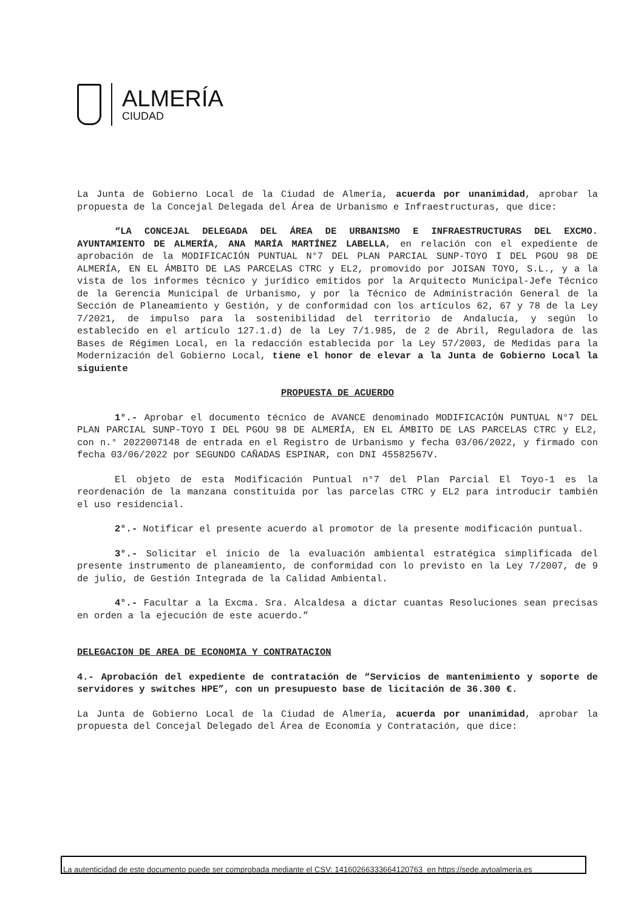ALMERÍA
CIUDAD
La Junta de Gobierno Local de la Ciudad de Almería, acuerda por unanimidad, aprobar la propuesta de la Concejal Delegada del Área de Urbanismo e Infraestructuras, que dice:
“LA CONCEJAL DELEGADA DEL ÁREA DE URBANISMO E INFRAESTRUCTURAS DEL EXCMO. AYUNTAMIENTO DE ALMERÍA, ANA MARÍA MARTÍNEZ LABELLA, en relación con el expediente de aprobación de la MODIFICACIÓN PUNTUAL N°7 DEL PLAN PARCIAL SUNP-TOYO I DEL PGOU 98 DE ALMERÍA, EN EL ÁMBITO DE LAS PARCELAS CTRC y EL2, promovido por JOISAN TOYO, S.L., y a la vista de los informes técnico y jurídico emitidos por la Arquitecto Municipal-Jefe Técnico de la Gerencia Municipal de Urbanismo, y por la Técnico de Administración General de la Sección de Planeamiento y Gestión, y de conformidad con los artículos 62, 67 y 78 de la Ley 7/2021, de impulso para la sostenibilidad del territorio de Andalucía, y según lo establecido en el artículo 127.1.d) de la Ley 7/1.985, de 2 de Abril, Reguladora de las Bases de Régimen Local, en la redacción establecida por la Ley 57/2003, de Medidas para la Modernización del Gobierno Local, tiene el honor de elevar a la Junta de Gobierno Local la siguiente
PROPUESTA DE ACUERDO
1°.- Aprobar el documento técnico de AVANCE denominado MODIFICACIÓN PUNTUAL N°7 DEL PLAN PARCIAL SUNP-TOYO I DEL PGOU 98 DE ALMERÍA, EN EL ÁMBITO DE LAS PARCELAS CTRC y EL2, con n.° 2022007148 de entrada en el Registro de Urbanismo y fecha 03/06/2022, y firmado con fecha 03/06/2022 por SEGUNDO CAÑADAS ESPINAR, con DNI 45582567V.
El objeto de esta Modificación Puntual n°7 del Plan Parcial El Toyo-1 es la reordenación de la manzana constituida por las parcelas CTRC y EL2 para introducir también el uso residencial.
2°.- Notificar el presente acuerdo al promotor de la presente modificación puntual.
3°.- Solicitar el inicio de la evaluación ambiental estratégica simplificada del presente instrumento de planeamiento, de conformidad con lo previsto en la Ley 7/2007, de 9 de julio, de Gestión Integrada de la Calidad Ambiental.
4°.- Facultar a la Excma. Sra. Alcaldesa a dictar cuantas Resoluciones sean precisas en orden a la ejecución de este acuerdo.”
DELEGACION DE AREA DE ECONOMIA Y CONTRATACION
4.- Aprobación del expediente de contratación de “Servicios de mantenimiento y soporte de servidores y switches HPE”, con un presupuesto base de licitación de 36.300 €.
La Junta de Gobierno Local de la Ciudad de Almería, acuerda por unanimidad, aprobar la propuesta del Concejal Delegado del Área de Economía y Contratación, que dice:
La autenticidad de este documento puede ser comprobada mediante el CSV: 14160266333664120763 en https://sede.aytoalmeria.es